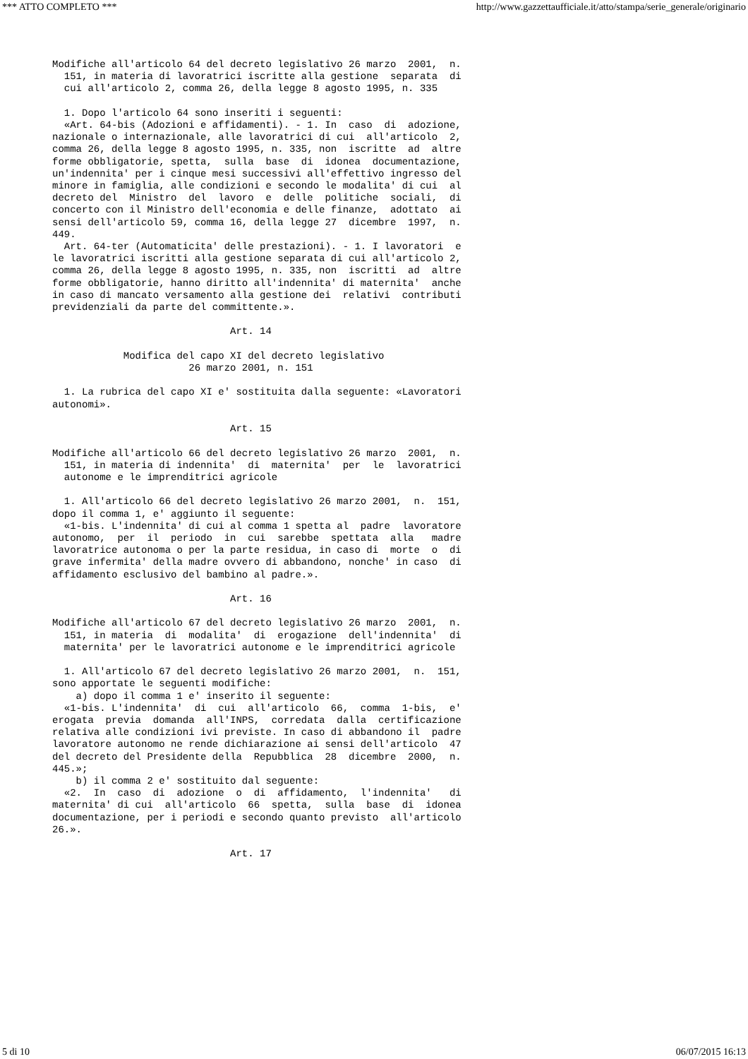*** ATTO COMPLETO *** http://www.gazzettaufficiale.it/atto/stampa/serie_generale/originario
Modifiche all'articolo 64 del decreto legislativo 26 marzo  2001,  n.
  151, in materia di lavoratrici iscritte alla gestione  separata  di
  cui all'articolo 2, comma 26, della legge 8 agosto 1995, n. 335

  1. Dopo l'articolo 64 sono inseriti i seguenti:
  «Art. 64-bis (Adozioni e affidamenti). - 1. In  caso  di  adozione,
nazionale o internazionale, alle lavoratrici di cui  all'articolo  2,
comma 26, della legge 8 agosto 1995, n. 335, non  iscritte  ad  altre
forme obbligatorie, spetta,  sulla  base  di  idonea  documentazione,
un'indennita' per i cinque mesi successivi all'effettivo ingresso del
minore in famiglia, alle condizioni e secondo le modalita' di cui  al
decreto del  Ministro  del  lavoro  e  delle  politiche  sociali,  di
concerto con il Ministro dell'economia e delle finanze,  adottato  ai
sensi dell'articolo 59, comma 16, della legge 27  dicembre  1997,  n.
449.
  Art. 64-ter (Automaticita' delle prestazioni). - 1. I lavoratori  e
le lavoratrici iscritti alla gestione separata di cui all'articolo 2,
comma 26, della legge 8 agosto 1995, n. 335, non  iscritti  ad  altre
forme obbligatorie, hanno diritto all'indennita' di maternita'  anche
in caso di mancato versamento alla gestione dei  relativi  contributi
previdenziali da parte del committente.».

                              Art. 14

            Modifica del capo XI del decreto legislativo
                       26 marzo 2001, n. 151

  1. La rubrica del capo XI e' sostituita dalla seguente: «Lavoratori
autonomi».

                              Art. 15

Modifiche all'articolo 66 del decreto legislativo 26 marzo  2001,  n.
  151, in materia di indennita'  di  maternita'  per  le  lavoratrici
  autonome e le imprenditrici agricole

  1. All'articolo 66 del decreto legislativo 26 marzo 2001,  n.  151,
dopo il comma 1, e' aggiunto il seguente:
  «1-bis. L'indennita' di cui al comma 1 spetta al  padre  lavoratore
autonomo,  per  il  periodo  in  cui  sarebbe  spettata  alla   madre
lavoratrice autonoma o per la parte residua, in caso di  morte  o  di
grave infermita' della madre ovvero di abbandono, nonche' in caso  di
affidamento esclusivo del bambino al padre.».

                              Art. 16

Modifiche all'articolo 67 del decreto legislativo 26 marzo  2001,  n.
  151, in materia  di  modalita'  di  erogazione  dell'indennita'  di
  maternita' per le lavoratrici autonome e le imprenditrici agricole

  1. All'articolo 67 del decreto legislativo 26 marzo 2001,  n.  151,
sono apportate le seguenti modifiche:
    a) dopo il comma 1 e' inserito il seguente:
  «1-bis. L'indennita'  di  cui  all'articolo  66,  comma  1-bis,  e'
erogata  previa  domanda  all'INPS,  corredata  dalla  certificazione
relativa alle condizioni ivi previste. In caso di abbandono il  padre
lavoratore autonomo ne rende dichiarazione ai sensi dell'articolo  47
del decreto del Presidente della  Repubblica  28  dicembre  2000,  n.
445.»;
    b) il comma 2 e' sostituito dal seguente:
  «2.  In  caso  di  adozione  o  di  affidamento,  l'indennita'   di
maternita' di cui  all'articolo  66  spetta,  sulla  base  di  idonea
documentazione, per i periodi e secondo quanto previsto  all'articolo
26.».

                              Art. 17
5 di 10 06/07/2015 16:13